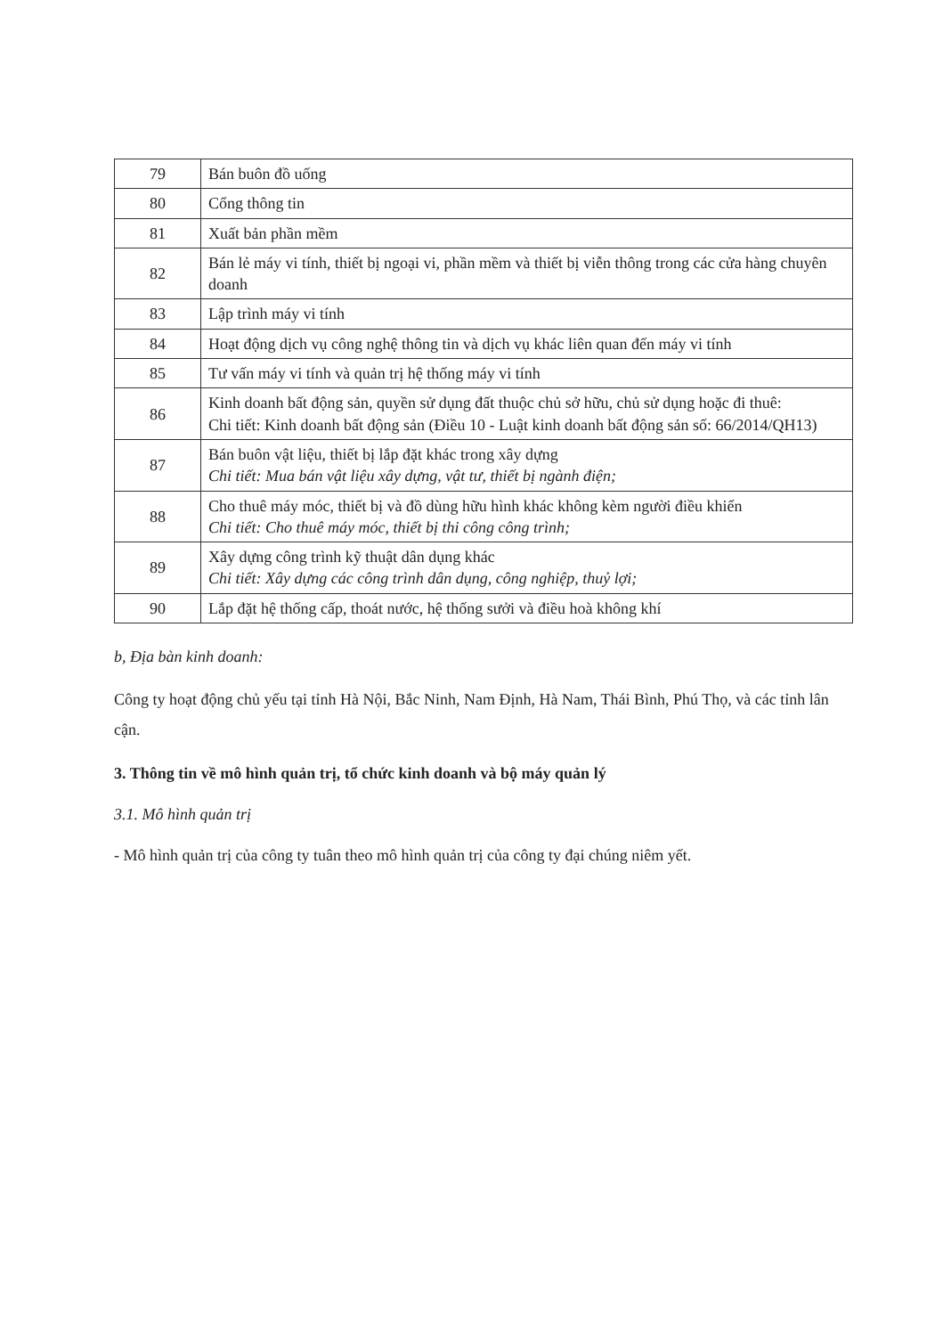| 79 | Bán buôn đồ uống |
| 80 | Cổng thông tin |
| 81 | Xuất bản phần mềm |
| 82 | Bán lẻ máy vi tính, thiết bị ngoại vi, phần mềm và thiết bị viễn thông trong các cửa hàng chuyên doanh |
| 83 | Lập trình máy vi tính |
| 84 | Hoạt động dịch vụ công nghệ thông tin và dịch vụ khác liên quan đến máy vi tính |
| 85 | Tư vấn máy vi tính và quản trị hệ thống máy vi tính |
| 86 | Kinh doanh bất động sản, quyền sử dụng đất thuộc chủ sở hữu, chủ sử dụng hoặc đi thuê: Chi tiết: Kinh doanh bất động sản (Điều 10 - Luật kinh doanh bất động sản số: 66/2014/QH13) |
| 87 | Bán buôn vật liệu, thiết bị lắp đặt khác trong xây dựng Chi tiết: Mua bán vật liệu xây dựng, vật tư, thiết bị ngành điện; |
| 88 | Cho thuê máy móc, thiết bị và đồ dùng hữu hình khác không kèm người điều khiển Chi tiết: Cho thuê máy móc, thiết bị thi công công trình; |
| 89 | Xây dựng công trình kỹ thuật dân dụng khác Chi tiết: Xây dựng các công trình dân dụng, công nghiệp, thuỷ lợi; |
| 90 | Lắp đặt hệ thống cấp, thoát nước, hệ thống sưởi và điều hoà không khí |
b, Địa bàn kinh doanh:
Công ty hoạt động chủ yếu tại tỉnh Hà Nội, Bắc Ninh, Nam Định, Hà Nam, Thái Bình, Phú Thọ, và các tỉnh lân cận.
3. Thông tin về mô hình quản trị, tổ chức kinh doanh và bộ máy quản lý
3.1. Mô hình quản trị
- Mô hình quản trị của công ty tuân theo mô hình quản trị của công ty đại chúng niêm yết.